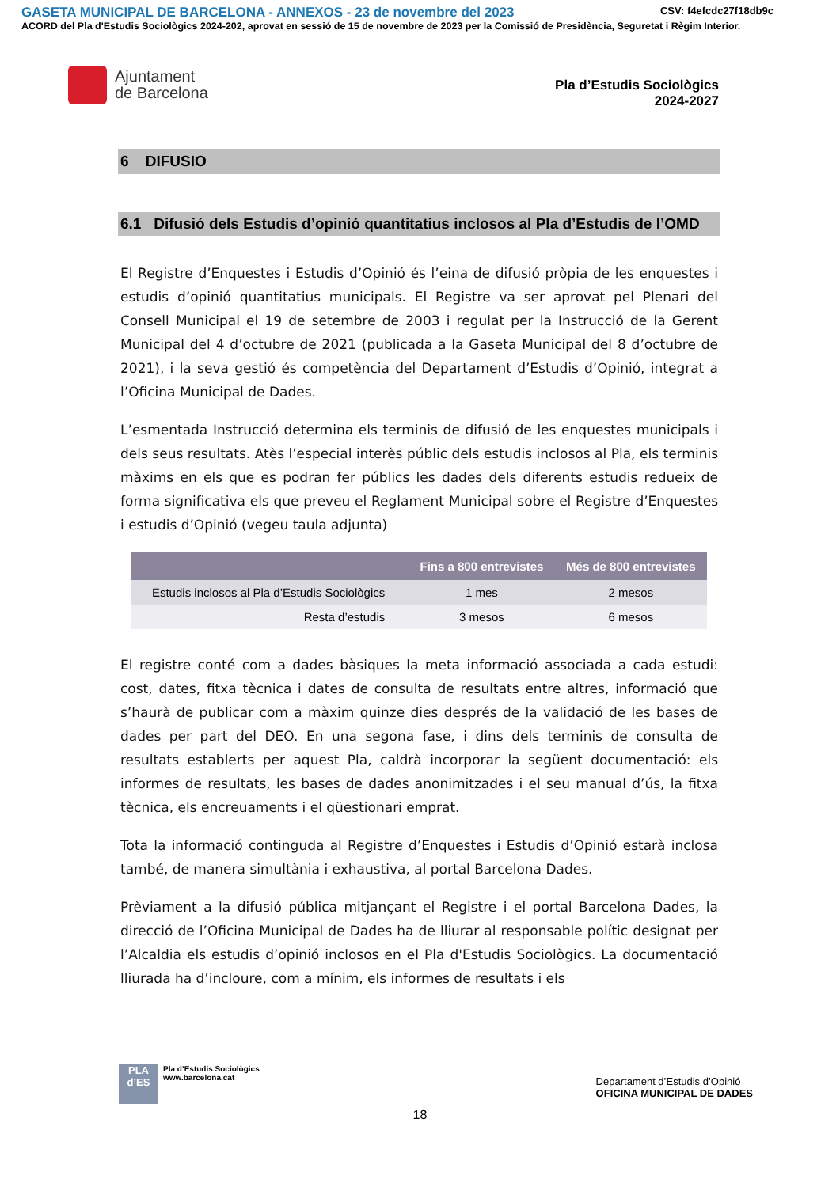GASETA MUNICIPAL DE BARCELONA - ANNEXOS - 23 de novembre del 2023 CSV: f4efcdc27f18db9c
ACORD del Pla d'Estudis Sociològics 2024-202, aprovat en sessió de 15 de novembre de 2023 per la Comissió de Presidència, Seguretat i Règim Interior.
Ajuntament
de Barcelona
Pla d’Estudis Sociològics
2024-2027
6 DIFUSIO
6.1 Difusió dels Estudis d’opinió quantitatius inclosos al Pla d’Estudis de l’OMD
El Registre d’Enquestes i Estudis d’Opinió és l’eina de difusió pròpia de les enquestes i estudis d’opinió quantitatius municipals. El Registre va ser aprovat pel Plenari del Consell Municipal el 19 de setembre de 2003 i regulat per la Instrucció de la Gerent Municipal del 4 d’octubre de 2021 (publicada a la Gaseta Municipal del 8 d’octubre de 2021), i la seva gestió és competència del Departament d’Estudis d’Opinió, integrat a l’Oficina Municipal de Dades.
L’esmentada Instrucció determina els terminis de difusió de les enquestes municipals i dels seus resultats. Atès l’especial interès públic dels estudis inclosos al Pla, els terminis màxims en els que es podran fer públics les dades dels diferents estudis redueix de forma significativa els que preveu el Reglament Municipal sobre el Registre d’Enquestes i estudis d’Opinió (vegeu taula adjunta)
| | Fins a 800 entrevistes | Més de 800 entrevistes |
| --- | --- | --- |
| Estudis inclosos al Pla d’Estudis Sociològics | 1 mes | 2 mesos |
| Resta d’estudis | 3 mesos | 6 mesos |
El registre conté com a dades bàsiques la meta informació associada a cada estudi: cost, dates, fitxa tècnica i dates de consulta de resultats entre altres, informació que s’haurà de publicar com a màxim quinze dies després de la validació de les bases de dades per part del DEO. En una segona fase, i dins dels terminis de consulta de resultats establerts per aquest Pla, caldrà incorporar la següent documentació: els informes de resultats, les bases de dades anonimitzades i el seu manual d’ús, la fitxa tècnica, els encreuaments i el qüestionari emprat.
Tota la informació continguda al Registre d’Enquestes i Estudis d’Opinió estarà inclosa també, de manera simultània i exhaustiva, al portal Barcelona Dades.
Prèviament a la difusió pública mitjançant el Registre i el portal Barcelona Dades, la direcció de l’Oficina Municipal de Dades ha de lliurar al responsable polític designat per l’Alcaldia els estudis d’opinió inclosos en el Pla d'Estudis Sociològics. La documentació lliurada ha d’incloure, com a mínim, els informes de resultats i els
PLA
d’ES
Pla d’Estudis Sociològics
www.barcelona.cat
Departament d’Estudis d’Opinió
OFICINA MUNICIPAL DE DADES
18